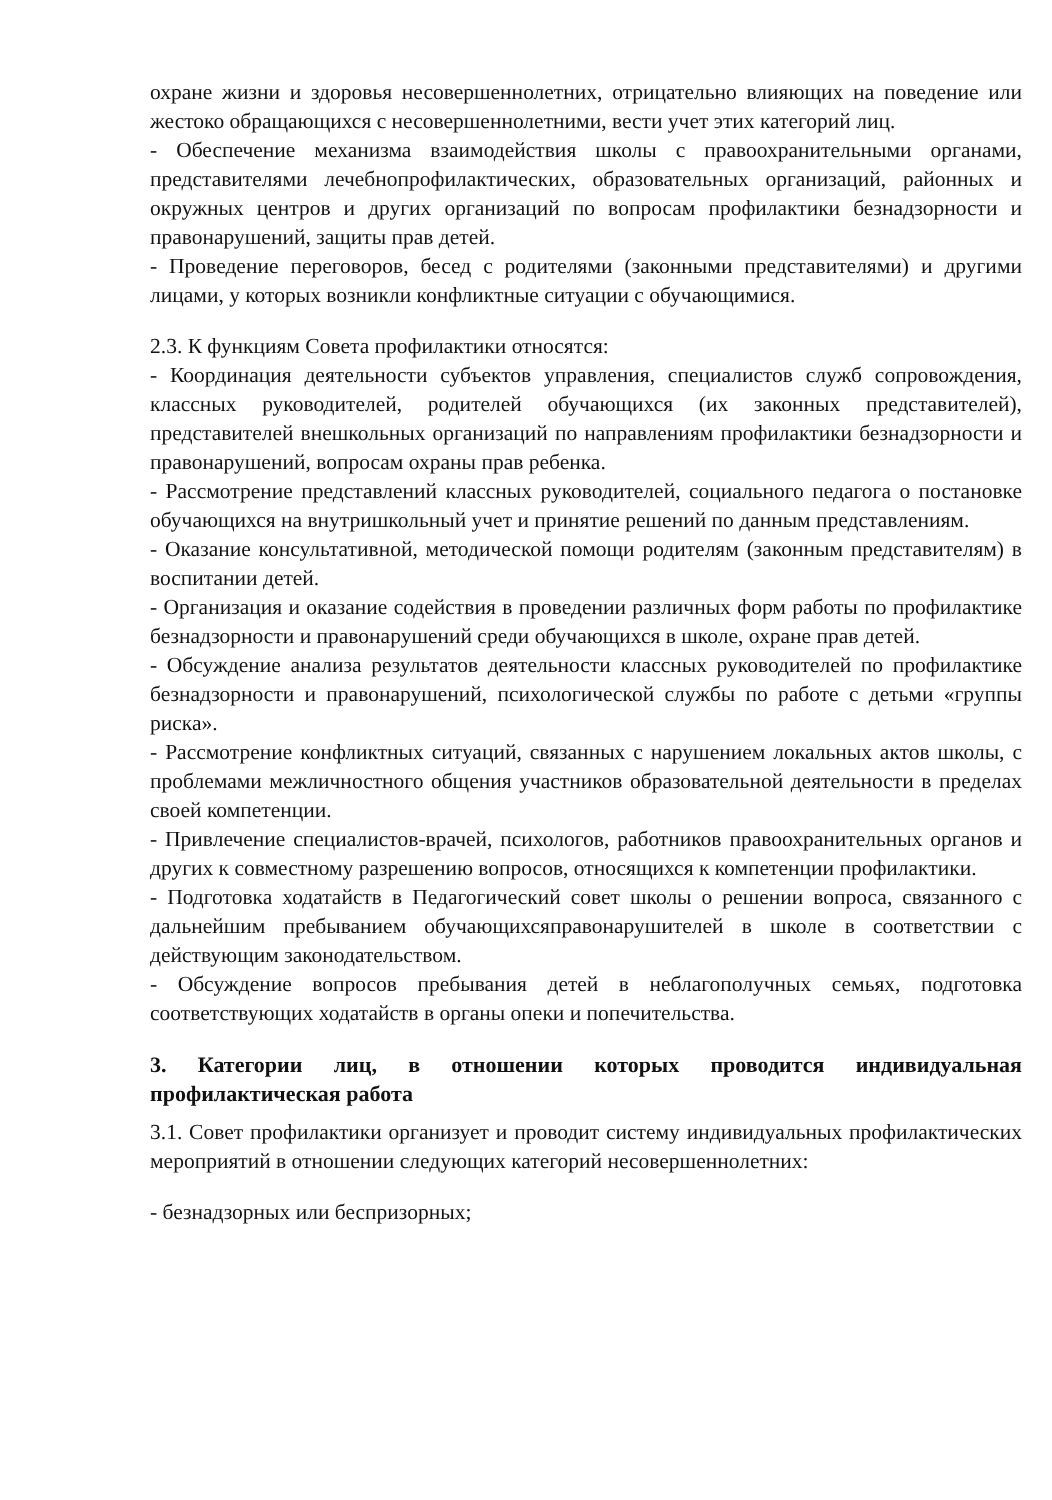охране жизни и здоровья несовершеннолетних, отрицательно влияющих на поведение или жестоко обращающихся с несовершеннолетними, вести учет этих категорий лиц.
- Обеспечение механизма взаимодействия школы с правоохранительными органами, представителями лечебнопрофилактических, образовательных организаций, районных и окружных центров и других организаций по вопросам профилактики безнадзорности и правонарушений, защиты прав детей.
- Проведение переговоров, бесед с родителями (законными представителями) и другими лицами, у которых возникли конфликтные ситуации с обучающимися.
2.3. К функциям Совета профилактики относятся:
- Координация деятельности субъектов управления, специалистов служб сопровождения, классных руководителей, родителей обучающихся (их законных представителей), представителей внешкольных организаций по направлениям профилактики безнадзорности и правонарушений, вопросам охраны прав ребенка.
- Рассмотрение представлений классных руководителей, социального педагога о постановке обучающихся на внутришкольный учет и принятие решений по данным представлениям.
- Оказание консультативной, методической помощи родителям (законным представителям) в воспитании детей.
- Организация и оказание содействия в проведении различных форм работы по профилактике безнадзорности и правонарушений среди обучающихся в школе, охране прав детей.
- Обсуждение анализа результатов деятельности классных руководителей по профилактике безнадзорности и правонарушений, психологической службы по работе с детьми «группы риска».
- Рассмотрение конфликтных ситуаций, связанных с нарушением локальных актов школы, с проблемами межличностного общения участников образовательной деятельности в пределах своей компетенции.
- Привлечение специалистов-врачей, психологов, работников правоохранительных органов и других к совместному разрешению вопросов, относящихся к компетенции профилактики.
- Подготовка ходатайств в Педагогический совет школы о решении вопроса, связанного с дальнейшим пребыванием обучающихсяправонарушителей в школе в соответствии с действующим законодательством.
- Обсуждение вопросов пребывания детей в неблагополучных семьях, подготовка соответствующих ходатайств в органы опеки и попечительства.
3. Категории лиц, в отношении которых проводится индивидуальная профилактическая работа
3.1. Совет профилактики организует и проводит систему индивидуальных профилактических мероприятий в отношении следующих категорий несовершеннолетних:
- безнадзорных или беспризорных;